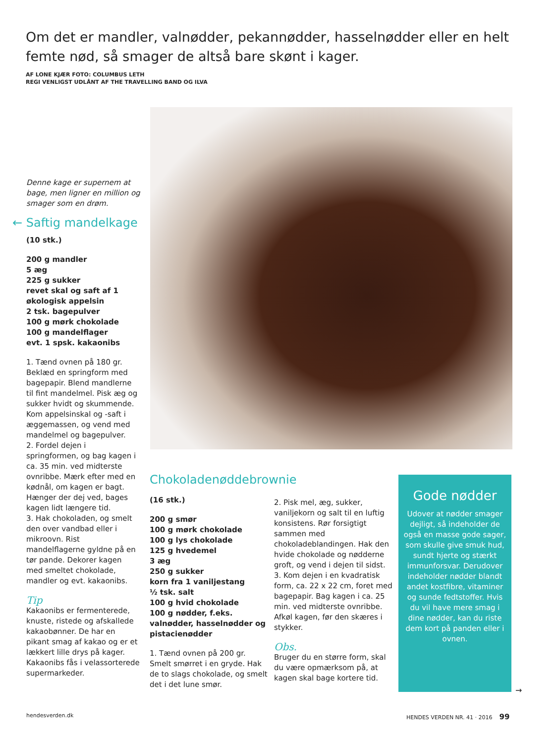Om det er mandler, valnødder, pekannødder, hasselnødder eller en helt femte nød, så smager de altså bare skønt i kager.
AF LONE KJÆR FOTO: COLUMBUS LETH
REGI VENLIGST UDLÅNT AF THE TRAVELLING BAND OG ILVA
Denne kage er supernem at bage, men ligner en million og smager som en drøm.
← Saftig mandelkage
(10 stk.)
200 g mandler
5 æg
225 g sukker
revet skal og saft af 1 økologisk appelsin
2 tsk. bagepulver
100 g mørk chokolade
100 g mandelflager
evt. 1 spsk. kakaonibs
1. Tænd ovnen på 180 gr. Beklæd en springform med bagepapir. Blend mandlerne til fint mandelmel. Pisk æg og sukker hvidt og skummende. Kom appelsinskal og -saft i æggemassen, og vend med mandelmel og bagepulver.
2. Fordel dejen i springformen, og bag kagen i ca. 35 min. ved midterste ovnribbe. Mærk efter med en kødnål, om kagen er bagt. Hænger der dej ved, bages kagen lidt længere tid.
3. Hak chokoladen, og smelt den over vandbad eller i mikroovn. Rist mandelflagerne gyldne på en tør pande. Dekorer kagen med smeltet chokolade, mandler og evt. kakaonibs.
Tip
Kakaonibs er fermenterede, knuste, ristede og afskallede kakaobønner. De har en pikant smag af kakao og er et lækkert lille drys på kager. Kakaonibs fås i velassorterede supermarkeder.
Chokoladenøddebrownie
(16 stk.)
200 g smør
100 g mørk chokolade
100 g lys chokolade
125 g hvedemel
3 æg
250 g sukker
korn fra 1 vaniljestang
½ tsk. salt
100 g hvid chokolade
100 g nødder, f.eks. valnødder, hasselnødder og pistacienødder
1. Tænd ovnen på 200 gr. Smelt smørret i en gryde. Hak de to slags chokolade, og smelt det i det lune smør.
2. Pisk mel, æg, sukker, vaniljekorn og salt til en luftig konsistens. Rør forsigtigt sammen med chokoladeblandingen. Hak den hvide chokolade og nødderne groft, og vend i dejen til sidst.
3. Kom dejen i en kvadratisk form, ca. 22 x 22 cm, foret med bagepapir. Bag kagen i ca. 25 min. ved midterste ovnribbe. Afkøl kagen, før den skæres i stykker.
Obs.
Bruger du en større form, skal du være opmærksom på, at kagen skal bage kortere tid.
Gode nødder
Udover at nødder smager dejligt, så indeholder de også en masse gode sager, som skulle give smuk hud, sundt hjerte og stærkt immunforsvar. Derudover indeholder nødder blandt andet kostfibre, vitaminer og sunde fedtstoffer. Hvis du vil have mere smag i dine nødder, kan du riste dem kort på panden eller i ovnen.
→
hendesverden.dk
HENDES VERDEN NR. 41 · 2016 99